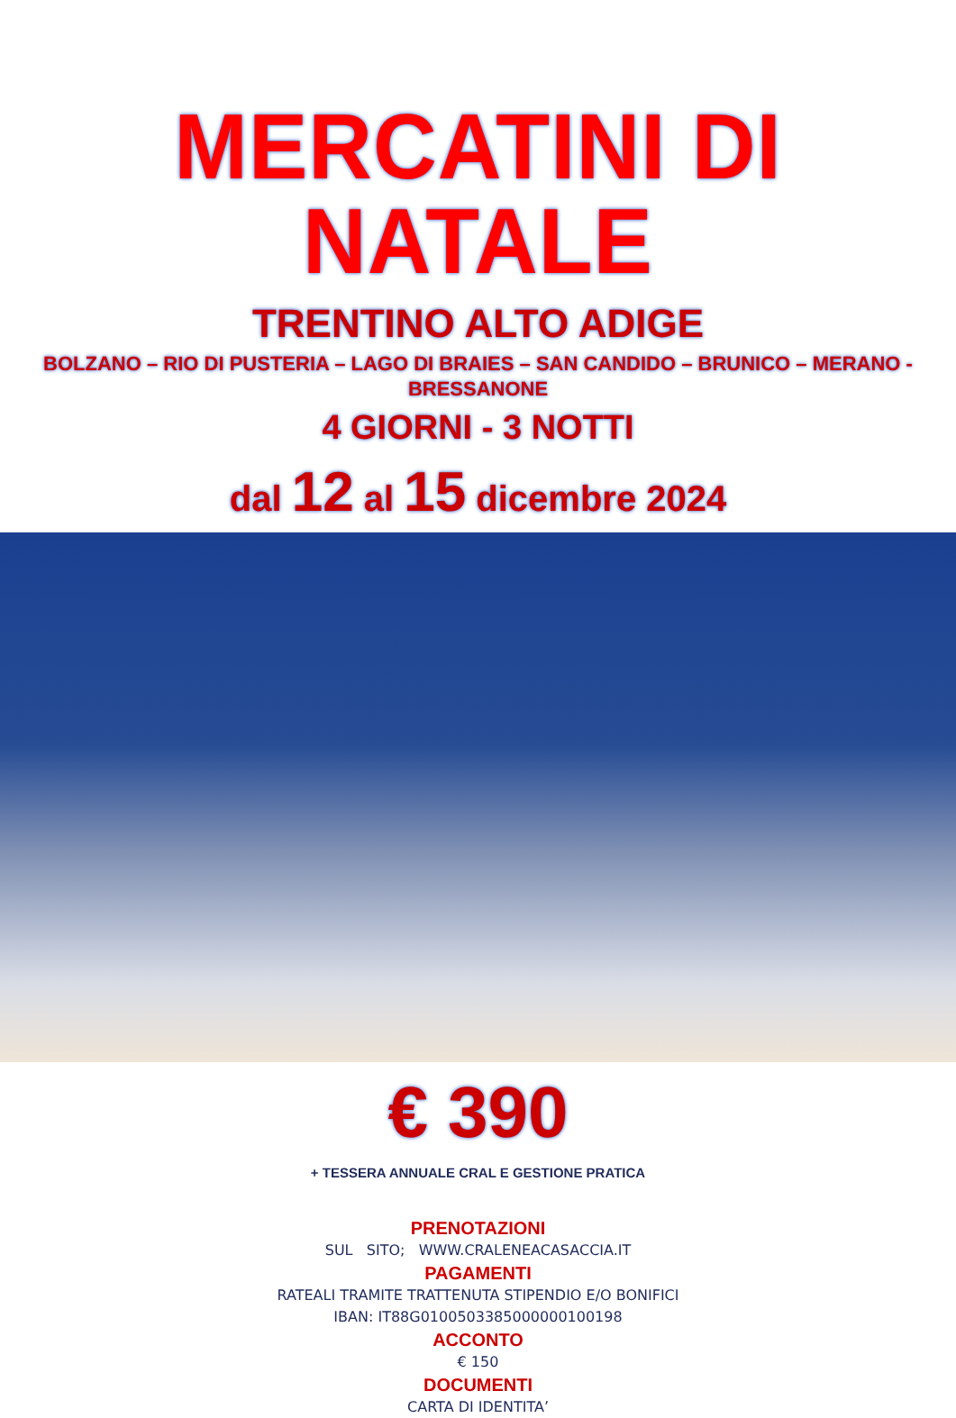MERCATINI DI NATALE
TRENTINO ALTO ADIGE
BOLZANO – RIO DI PUSTERIA – LAGO DI BRAIES – SAN CANDIDO – BRUNICO – MERANO - BRESSANONE
4 GIORNI - 3 NOTTI
dal 12 al 15 dicembre 2024
€ 390
+ TESSERA ANNUALE CRAL E GESTIONE PRATICA
PRENOTAZIONI
SUL SITO; WWW.CRALENEACASACCIA.IT
PAGAMENTI
RATEALI TRAMITE TRATTENUTA STIPENDIO E/O BONIFICI
IBAN: IT88G0100503385000000100198
ACCONTO
€ 150
DOCUMENTI
CARTA DI IDENTITA’